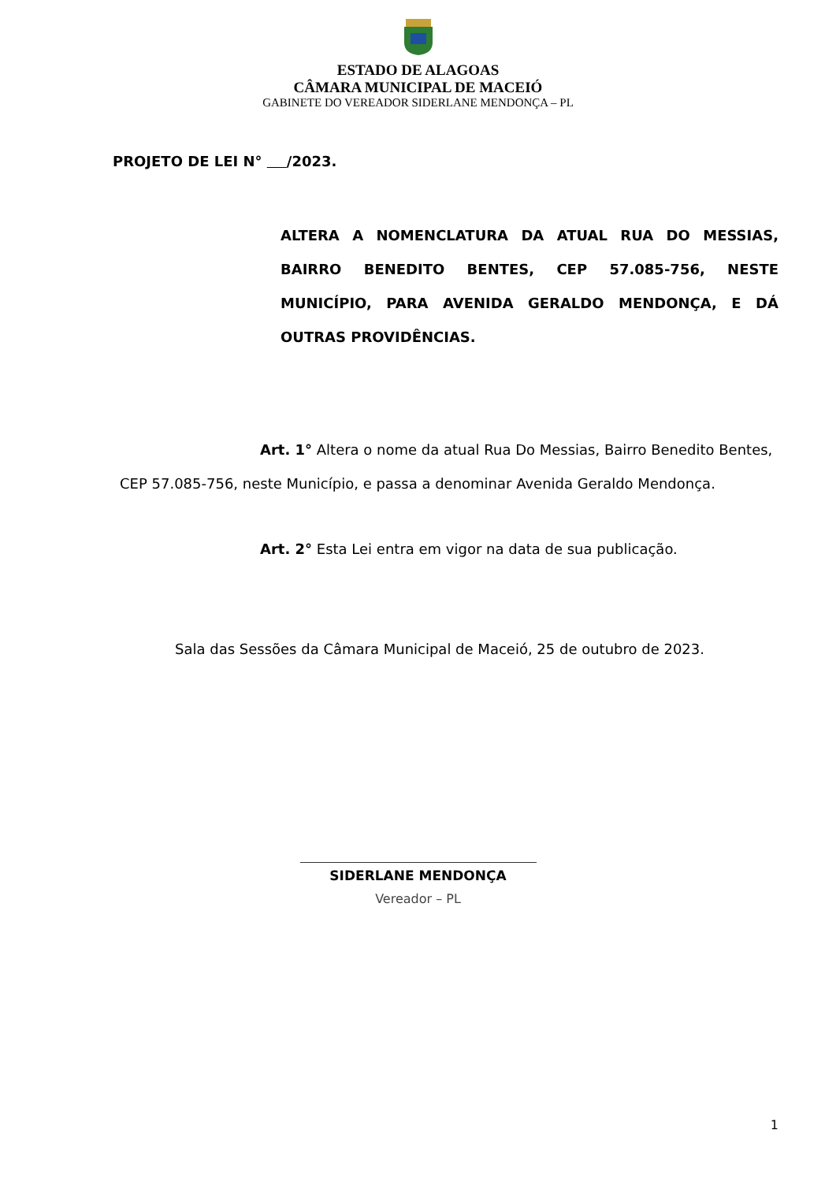ESTADO DE ALAGOAS
CÂMARA MUNICIPAL DE MACEIÓ
GABINETE DO VEREADOR SIDERLANE MENDONÇA – PL
PROJETO DE LEI N° /2023.
ALTERA A NOMENCLATURA DA ATUAL RUA DO MESSIAS, BAIRRO BENEDITO BENTES, CEP 57.085-756, NESTE MUNICÍPIO, PARA AVENIDA GERALDO MENDONÇA, E DÁ OUTRAS PROVIDÊNCIAS.
Art. 1° Altera o nome da atual Rua Do Messias, Bairro Benedito Bentes, CEP 57.085-756, neste Município, e passa a denominar Avenida Geraldo Mendonça.
Art. 2° Esta Lei entra em vigor na data de sua publicação.
Sala das Sessões da Câmara Municipal de Maceió, 25 de outubro de 2023.
SIDERLANE MENDONÇA
Vereador – PL
1